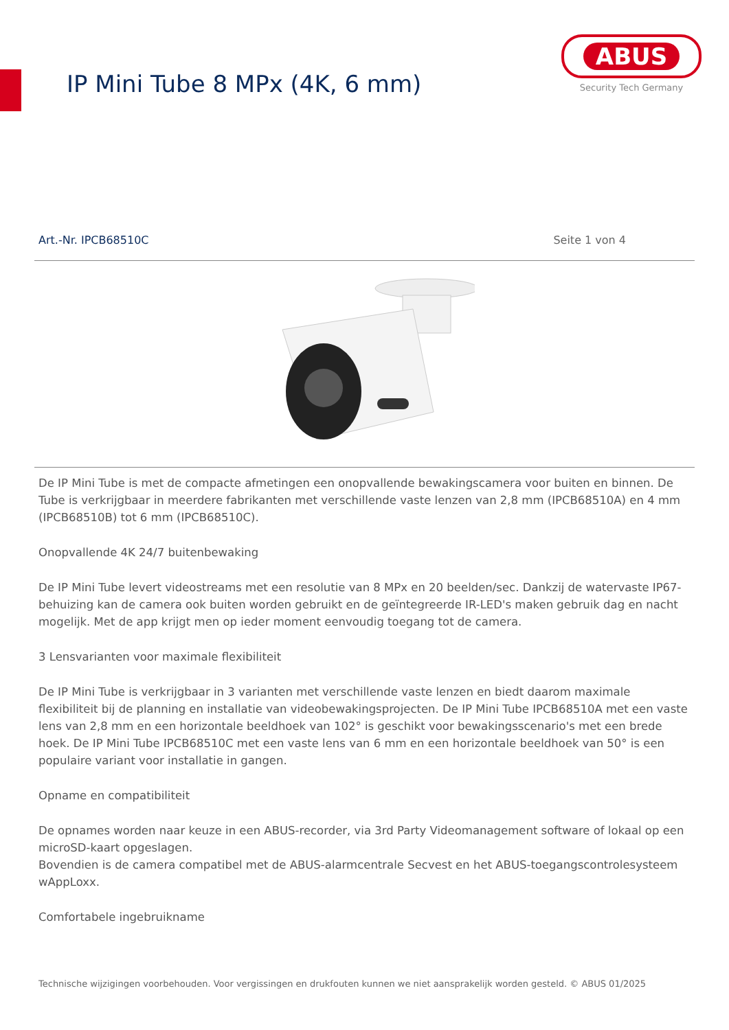IP Mini Tube 8 MPx (4K, 6 mm)
ABUS
Security Tech Germany
Art.-Nr. IPCB68510C Seite 1 von 4
De IP Mini Tube is met de compacte afmetingen een onopvallende bewakingscamera voor buiten en binnen. De Tube is verkrijgbaar in meerdere fabrikanten met verschillende vaste lenzen van 2,8 mm (IPCB68510A) en 4 mm (IPCB68510B) tot 6 mm (IPCB68510C).
Onopvallende 4K 24/7 buitenbewaking
De IP Mini Tube levert videostreams met een resolutie van 8 MPx en 20 beelden/sec. Dankzij de watervaste IP67-behuizing kan de camera ook buiten worden gebruikt en de geïntegreerde IR-LED's maken gebruik dag en nacht mogelijk. Met de app krijgt men op ieder moment eenvoudig toegang tot de camera.
3 Lensvarianten voor maximale flexibiliteit
De IP Mini Tube is verkrijgbaar in 3 varianten met verschillende vaste lenzen en biedt daarom maximale flexibiliteit bij de planning en installatie van videobewakingsprojecten. De IP Mini Tube IPCB68510A met een vaste lens van 2,8 mm en een horizontale beeldhoek van 102° is geschikt voor bewakingsscenario's met een brede hoek. De IP Mini Tube IPCB68510C met een vaste lens van 6 mm en een horizontale beeldhoek van 50° is een populaire variant voor installatie in gangen.
Opname en compatibiliteit
De opnames worden naar keuze in een ABUS-recorder, via 3rd Party Videomanagement software of lokaal op een microSD-kaart opgeslagen.
Bovendien is de camera compatibel met de ABUS-alarmcentrale Secvest en het ABUS-toegangscontrolesysteem wAppLoxx.
Comfortabele ingebruikname
Technische wijzigingen voorbehouden. Voor vergissingen en drukfouten kunnen we niet aansprakelijk worden gesteld. © ABUS 01/2025